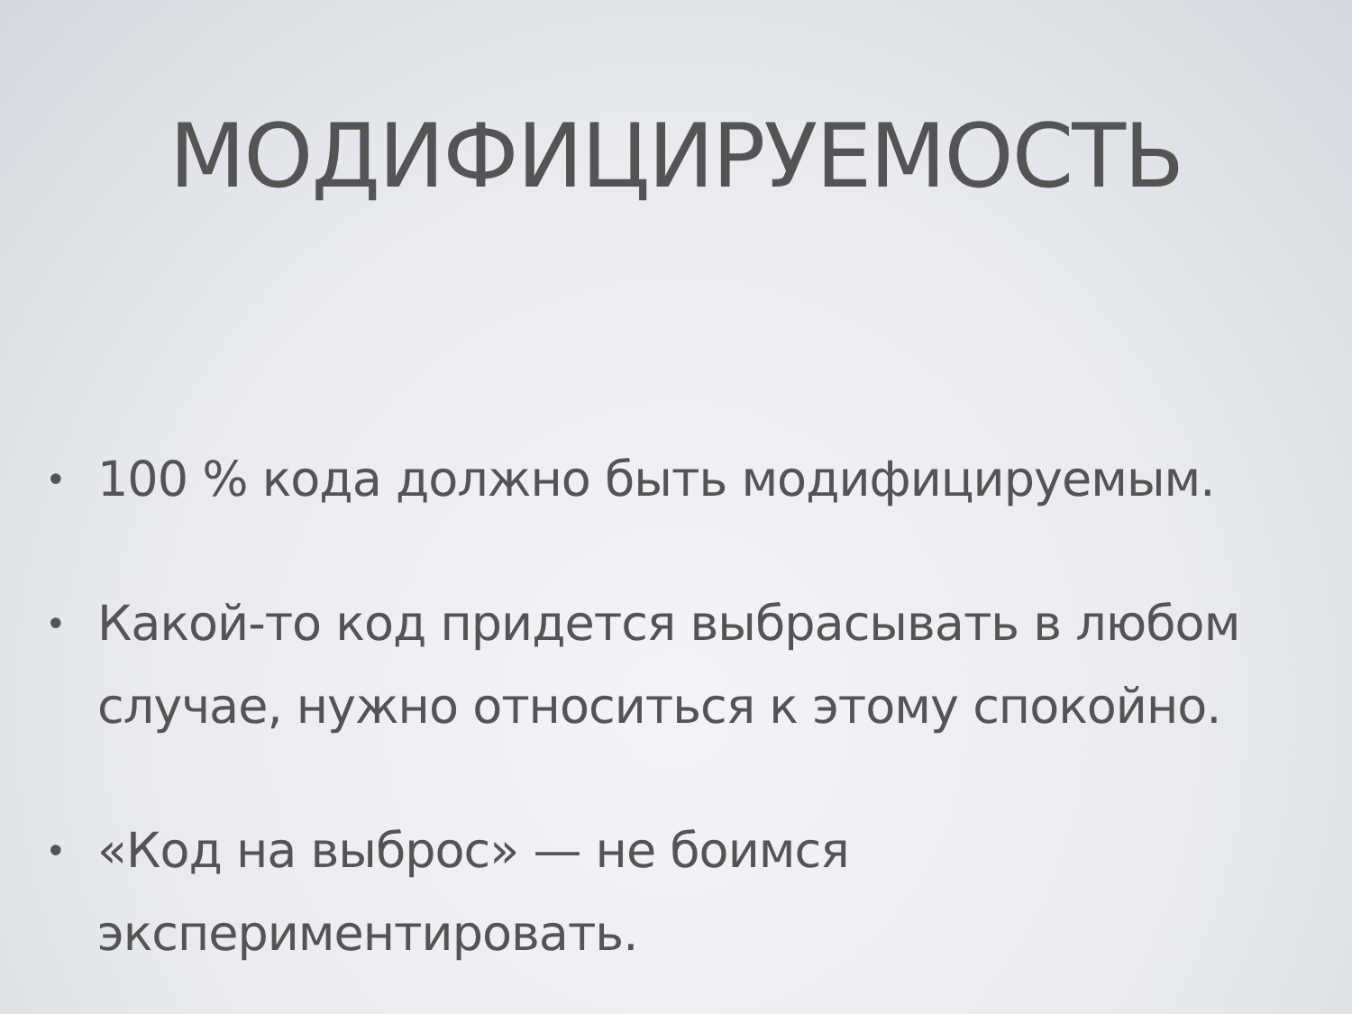МОДИФИЦИРУЕМОСТЬ
• 100 % кода должно быть модифицируемым.
• Какой-то код придется выбрасывать в любом случае, нужно относиться к этому спокойно.
• «Код на выброс» — не боимся экспериментировать.